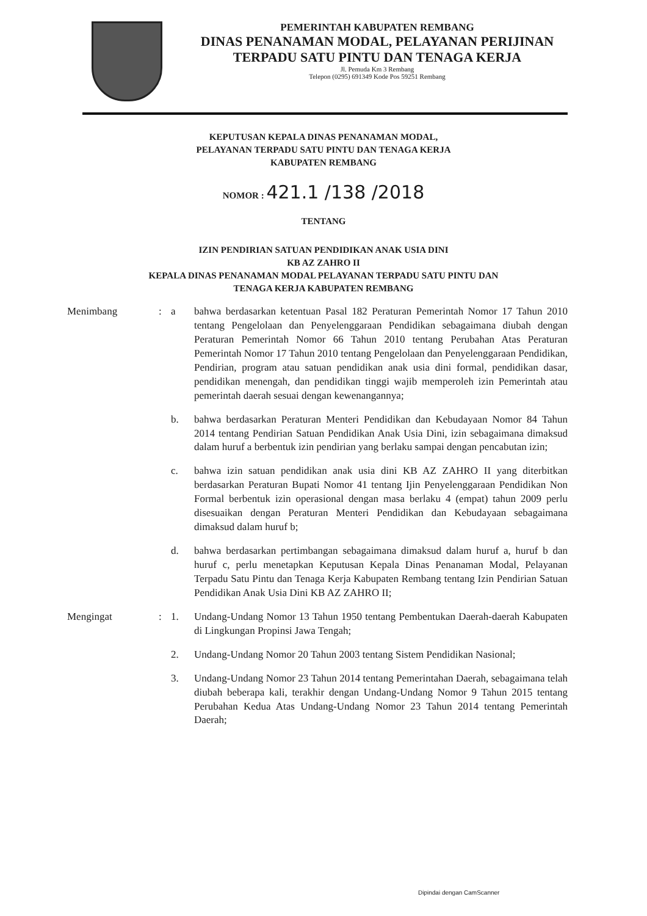PEMERINTAH KABUPATEN REMBANG
DINAS PENANAMAN MODAL, PELAYANAN PERIJINAN
TERPADU SATU PINTU DAN TENAGA KERJA
Jl. Pemuda Km 3 Rembang
Telepon (0295) 691349 Kode Pos 59251 Rembang
KEPUTUSAN KEPALA DINAS PENANAMAN MODAL,
PELAYANAN TERPADU SATU PINTU DAN TENAGA KERJA
KABUPATEN REMBANG
NOMOR : 421.1 /138 /2018
TENTANG
IZIN PENDIRIAN SATUAN PENDIDIKAN ANAK USIA DINI
KB AZ ZAHRO II
KEPALA DINAS PENANAMAN MODAL PELAYANAN TERPADU SATU PINTU DAN
TENAGA KERJA KABUPATEN REMBANG
| Menimbang | : | a | bahwa berdasarkan ketentuan Pasal 182 Peraturan Pemerintah Nomor 17 Tahun 2010 tentang Pengelolaan dan Penyelenggaraan Pendidikan sebagaimana diubah dengan Peraturan Pemerintah Nomor 66 Tahun 2010 tentang Perubahan Atas Peraturan Pemerintah Nomor 17 Tahun 2010 tentang Pengelolaan dan Penyelenggaraan Pendidikan, Pendirian, program atau satuan pendidikan anak usia dini formal, pendidikan dasar, pendidikan menengah, dan pendidikan tinggi wajib memperoleh izin Pemerintah atau pemerintah daerah sesuai dengan kewenangannya; |
| | | b. | bahwa berdasarkan Peraturan Menteri Pendidikan dan Kebudayaan Nomor 84 Tahun 2014 tentang Pendirian Satuan Pendidikan Anak Usia Dini, izin sebagaimana dimaksud dalam huruf a berbentuk izin pendirian yang berlaku sampai dengan pencabutan izin; |
| | | c. | bahwa izin satuan pendidikan anak usia dini KB AZ ZAHRO II yang diterbitkan berdasarkan Peraturan Bupati Nomor 41 tentang Ijin Penyelenggaraan Pendidikan Non Formal berbentuk izin operasional dengan masa berlaku 4 (empat) tahun 2009 perlu disesuaikan dengan Peraturan Menteri Pendidikan dan Kebudayaan sebagaimana dimaksud dalam huruf b; |
| | | d. | bahwa berdasarkan pertimbangan sebagaimana dimaksud dalam huruf a, huruf b dan huruf c, perlu menetapkan Keputusan Kepala Dinas Penanaman Modal, Pelayanan Terpadu Satu Pintu dan Tenaga Kerja Kabupaten Rembang tentang Izin Pendirian Satuan Pendidikan Anak Usia Dini KB AZ ZAHRO II; |
| Mengingat | : | 1. | Undang-Undang Nomor 13 Tahun 1950 tentang Pembentukan Daerah-daerah Kabupaten di Lingkungan Propinsi Jawa Tengah; |
| | | 2. | Undang-Undang Nomor 20 Tahun 2003 tentang Sistem Pendidikan Nasional; |
| | | 3. | Undang-Undang Nomor 23 Tahun 2014 tentang Pemerintahan Daerah, sebagaimana telah diubah beberapa kali, terakhir dengan Undang-Undang Nomor 9 Tahun 2015 tentang Perubahan Kedua Atas Undang-Undang Nomor 23 Tahun 2014 tentang Pemerintah Daerah; |
Dipindai dengan CamScanner